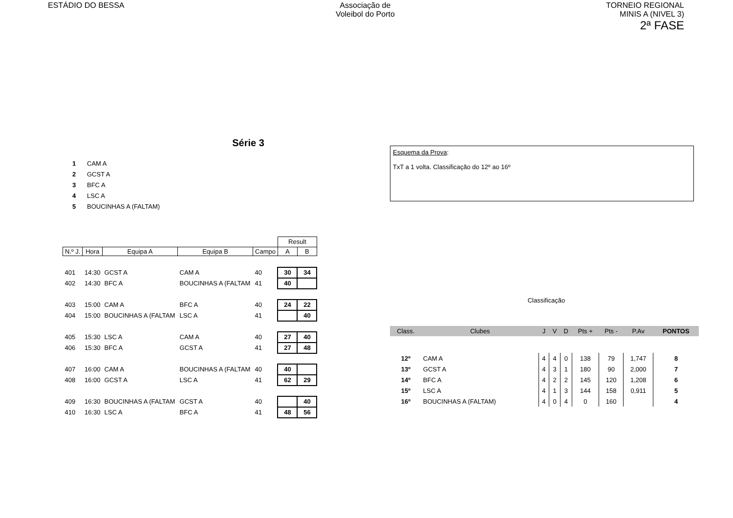ESTÁDIO DO BESSA Associação de
Voleibol do Porto
TORNEIO REGIONAL
MINIS A (NIVEL 3)
2ª FASE
Série 3
1 CAM A
2 GCST A
3 BFC A
4 LSC A
5 BOUCINHAS A (FALTAM)
| | | | | | Result | |
| N.º J. | Hora | Equipa A | Equipa B | Campo | A | B |
| 401 | 14:30 | GCST A | CAM A | 40 | 30 | 34 |
| 402 | 14:30 | BFC A | BOUCINHAS A (FALTAM | 41 | 40 | |
| 403 | 15:00 | CAM A | BFC A | 40 | 24 | 22 |
| 404 | 15:00 | BOUCINHAS A (FALTAM | LSC A | 41 | | 40 |
| 405 | 15:30 | LSC A | CAM A | 40 | 27 | 40 |
| 406 | 15:30 | BFC A | GCST A | 41 | 27 | 48 |
| 407 | 16:00 | CAM A | BOUCINHAS A (FALTAM | 40 | 40 | |
| 408 | 16:00 | GCST A | LSC A | 41 | 62 | 29 |
| 409 | 16:30 | BOUCINHAS A (FALTAM | GCST A | 40 | | 40 |
| 410 | 16:30 | LSC A | BFC A | 41 | 48 | 56 |
Esquema da Prova:
TxT a 1 volta. Classificação do 12º ao 16º
Classificação
| Class. | Clubes | J | V | D | Pts + | Pts - | P.Av | PONTOS |
| --- | --- | --- | --- | --- | --- | --- | --- | --- |
| 12º | CAM A | 4 | 4 | 0 | 138 | 79 | 1,747 | 8 |
| 13º | GCST A | 4 | 3 | 1 | 180 | 90 | 2,000 | 7 |
| 14º | BFC A | 4 | 2 | 2 | 145 | 120 | 1,208 | 6 |
| 15º | LSC A | 4 | 1 | 3 | 144 | 158 | 0,911 | 5 |
| 16º | BOUCINHAS A (FALTAM) | 4 | 0 | 4 | 0 | 160 | | 4 |